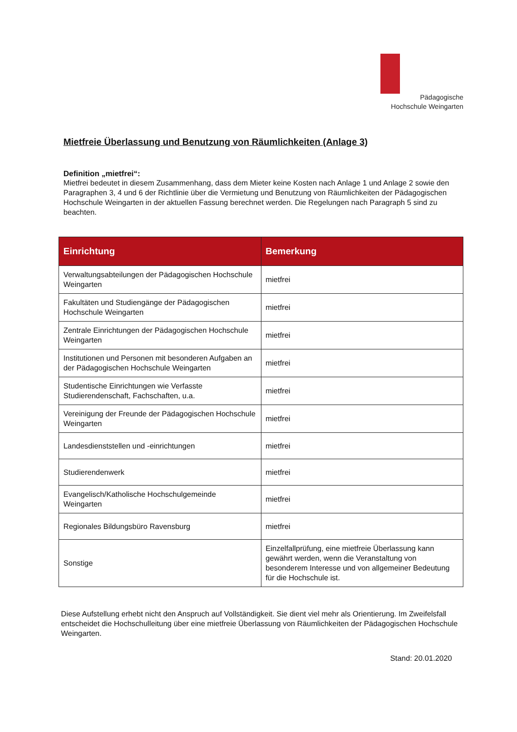Pädagogische
Hochschule Weingarten
Mietfreie Überlassung und Benutzung von Räumlichkeiten (Anlage 3)
Definition „mietfrei“:
Mietfrei bedeutet in diesem Zusammenhang, dass dem Mieter keine Kosten nach Anlage 1 und Anlage 2 sowie den Paragraphen 3, 4 und 6 der Richtlinie über die Vermietung und Benutzung von Räumlichkeiten der Pädagogischen Hochschule Weingarten in der aktuellen Fassung berechnet werden. Die Regelungen nach Paragraph 5 sind zu beachten.
| Einrichtung | Bemerkung |
| --- | --- |
| Verwaltungsabteilungen der Pädagogischen Hochschule Weingarten | mietfrei |
| Fakultäten und Studiengänge der Pädagogischen Hochschule Weingarten | mietfrei |
| Zentrale Einrichtungen der Pädagogischen Hochschule Weingarten | mietfrei |
| Institutionen und Personen mit besonderen Aufgaben an der Pädagogischen Hochschule Weingarten | mietfrei |
| Studentische Einrichtungen wie Verfasste Studierendenschaft, Fachschaften, u.a. | mietfrei |
| Vereinigung der Freunde der Pädagogischen Hochschule Weingarten | mietfrei |
| Landesdienststellen und -einrichtungen | mietfrei |
| Studierendenwerk | mietfrei |
| Evangelisch/Katholische Hochschulgemeinde Weingarten | mietfrei |
| Regionales Bildungsbüro Ravensburg | mietfrei |
| Sonstige | Einzelfallprüfung, eine mietfreie Überlassung kann gewährt werden, wenn die Veranstaltung von besonderem Interesse und von allgemeiner Bedeutung für die Hochschule ist. |
Diese Aufstellung erhebt nicht den Anspruch auf Vollständigkeit. Sie dient viel mehr als Orientierung. Im Zweifelsfall entscheidet die Hochschulleitung über eine mietfreie Überlassung von Räumlichkeiten der Pädagogischen Hochschule Weingarten.
Stand: 20.01.2020